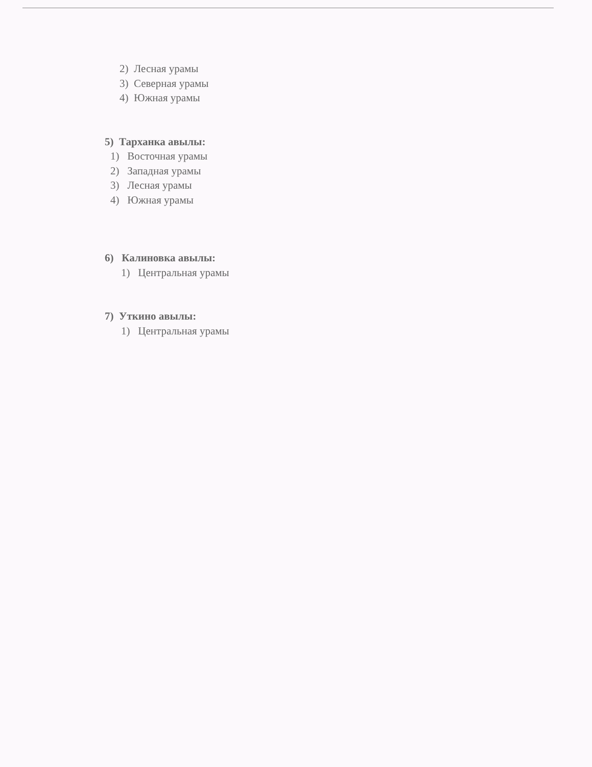2) Лесная урамы
3) Северная урамы
4) Южная урамы
5) Тарханка авылы:
1) Восточная урамы
2) Западная урамы
3) Лесная урамы
4) Южная урамы
6) Калиновка авылы:
1) Центральная урамы
7) Уткино авылы:
1) Центральная урамы